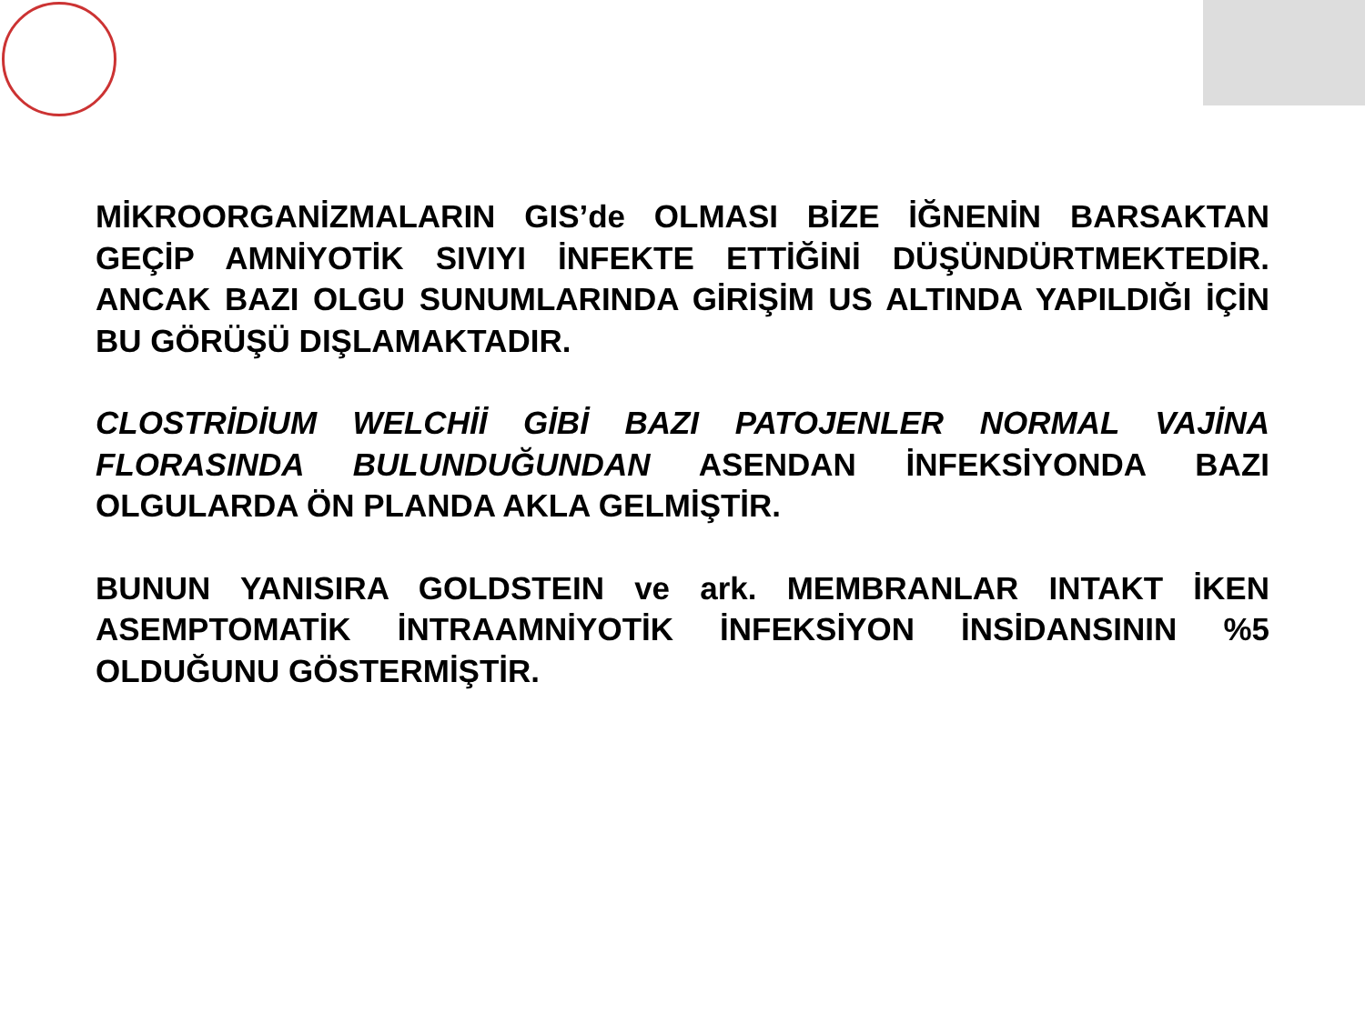MİKROORGANİZMALARIN GIS’de OLMASI BİZE İĞNENİN BARSAKTAN GEÇİP AMNİYOTİK SIVIYI İNFEKTE ETTİĞİNİ DÜŞÜNDÜRTMEKTEDİR. ANCAK BAZI OLGU SUNUMLARINDA GİRİŞİM US ALTINDA YAPILDIĞI İÇİN BU GÖRÜŞÜ DIŞLAMAKTADIR.
CLOSTRİDİUM WELCHİİ GİBİ BAZI PATOJENLER NORMAL VAJİNA FLORASINDA BULUNDUĞUNDAN ASENDAN İNFEKSİYONDA BAZI OLGULARDA ÖN PLANDA AKLA GELMİŞTİR.
BUNUN YANISIRA GOLDSTEIN ve ark. MEMBRANLAR INTAKT İKEN ASEMPTOMATİK İNTRAAMNİYOTİK İNFEKSİYON İNSİDANSININ %5 OLDUĞUNU GÖSTERMİŞTİR.